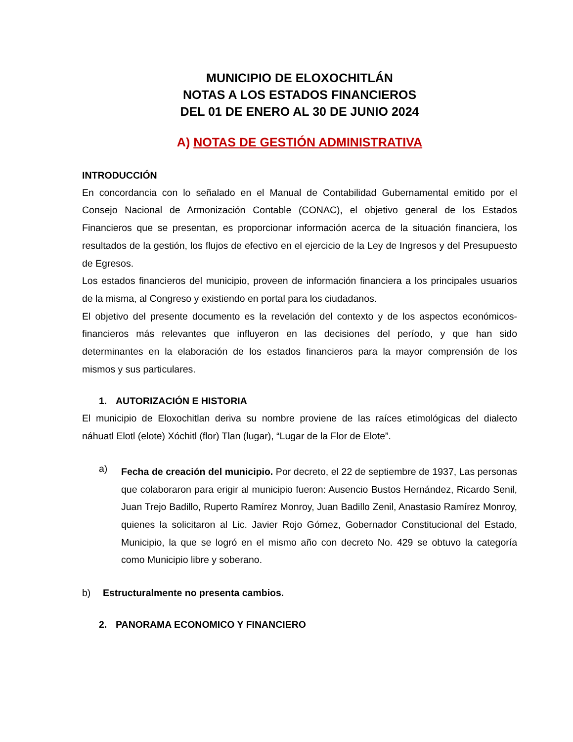MUNICIPIO DE ELOXOCHITLÁN
NOTAS A LOS ESTADOS FINANCIEROS
DEL 01 DE ENERO AL 30 DE JUNIO 2024
A) NOTAS DE GESTIÓN ADMINISTRATIVA
INTRODUCCIÓN
En concordancia con lo señalado en el Manual de Contabilidad Gubernamental emitido por el Consejo Nacional de Armonización Contable (CONAC), el objetivo general de los Estados Financieros que se presentan, es proporcionar información acerca de la situación financiera, los resultados de la gestión, los flujos de efectivo en el ejercicio de la Ley de Ingresos y del Presupuesto de Egresos.
Los estados financieros del municipio, proveen de información financiera a los principales usuarios de la misma, al Congreso y existiendo en portal para los ciudadanos.
El objetivo del presente documento es la revelación del contexto y de los aspectos económicos-financieros más relevantes que influyeron en las decisiones del período, y que han sido determinantes en la elaboración de los estados financieros para la mayor comprensión de los mismos y sus particulares.
1. AUTORIZACIÓN E HISTORIA
El municipio de Eloxochitlan deriva su nombre proviene de las raíces etimológicas del dialecto náhuatl Elotl (elote) Xóchitl (flor) Tlan (lugar), “Lugar de la Flor de Elote”.
a)
Fecha de creación del municipio. Por decreto, el 22 de septiembre de 1937, Las personas que colaboraron para erigir al municipio fueron: Ausencio Bustos Hernández, Ricardo Senil, Juan Trejo Badillo, Ruperto Ramírez Monroy, Juan Badillo Zenil, Anastasio Ramírez Monroy, quienes la solicitaron al Lic. Javier Rojo Gómez, Gobernador Constitucional del Estado, Municipio, la que se logró en el mismo año con decreto No. 429 se obtuvo la categoría como Municipio libre y soberano.
b) Estructuralmente no presenta cambios.
2. PANORAMA ECONOMICO Y FINANCIERO